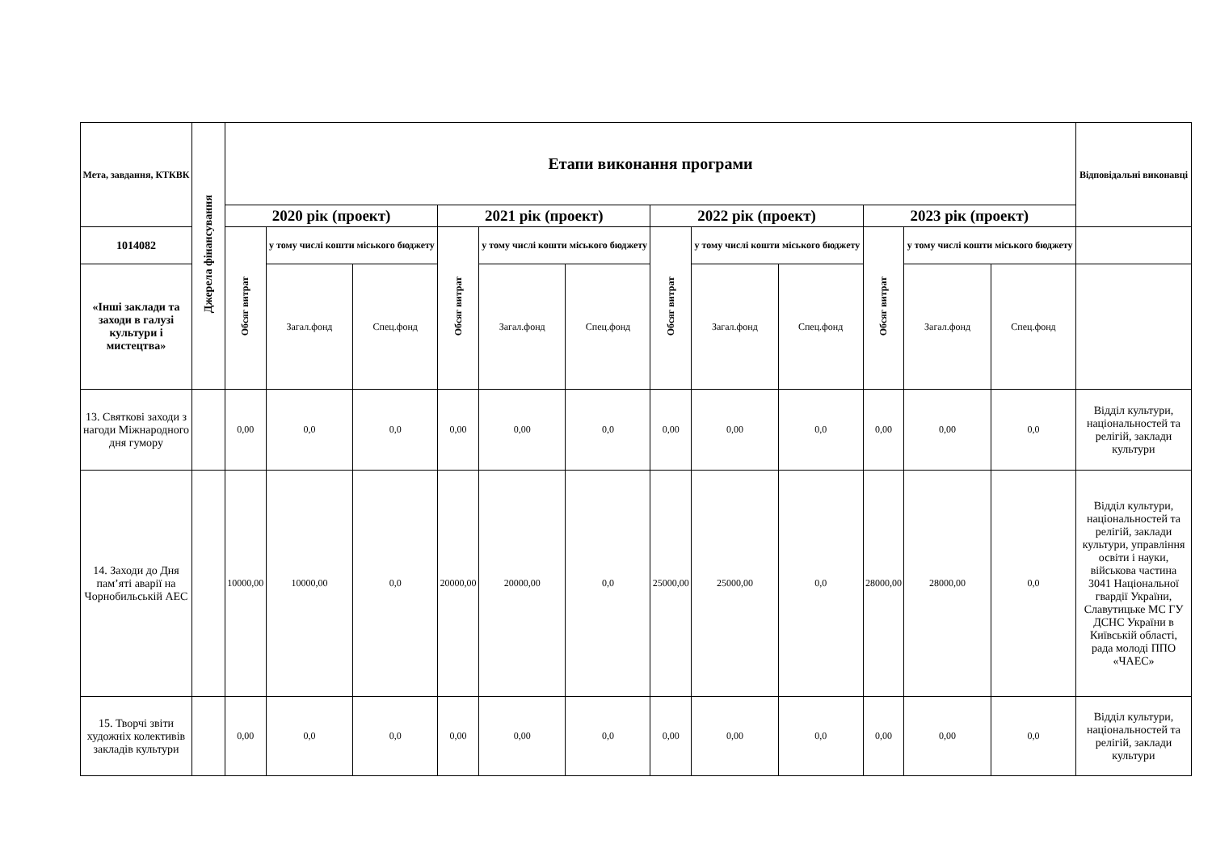| Мета, завдання, КТКВК | Джерела фінансування | Етапи виконання програми | | | | | | | | | | | | Відповідальні виконавці |
| --- | --- | --- | --- | --- | --- | --- | --- | --- | --- | --- | --- | --- | --- | --- |
| | | 2020 рік (проект) | | | 2021 рік (проект) | | | 2022 рік (проект) | | | 2023 рік (проект) | | | |
| 1014082 | | Обсяг витрат | у тому числі кошти міського бюджету | | Обсяг витрат | у тому числі кошти міського бюджету | | Обсяг витрат | у тому числі кошти міського бюджету | | Обсяг витрат | у тому числі кошти міського бюджету | | |
| «Інші заклади та заходи в галузі культури і мистецтва» | | | Загал.фонд | Спец.фонд | | Загал.фонд | Спец.фонд | | Загал.фонд | Спец.фонд | | Загал.фонд | Спец.фонд | |
| 13. Святкові заходи з нагоди Міжнародного дня гумору | | 0,00 | 0,0 | 0,0 | 0,00 | 0,00 | 0,0 | 0,00 | 0,00 | 0,0 | 0,00 | 0,00 | 0,0 | Відділ культури, національностей та релігій, заклади культури |
| 14. Заходи до Дня пам’яті аварії на Чорнобильській АЕС | | 10000,00 | 10000,00 | 0,0 | 20000,00 | 20000,00 | 0,0 | 25000,00 | 25000,00 | 0,0 | 28000,00 | 28000,00 | 0,0 | Відділ культури, національностей та релігій, заклади культури, управління освіти і науки, військова частина 3041 Національної гвардії України, Славутицьке МС ГУ ДСНС України в Київській області, рада молоді ППО «ЧАЕС» |
| 15. Творчі звіти художніх колективів закладів культури | | 0,00 | 0,0 | 0,0 | 0,00 | 0,00 | 0,0 | 0,00 | 0,00 | 0,0 | 0,00 | 0,00 | 0,0 | Відділ культури, національностей та релігій, заклади культури |